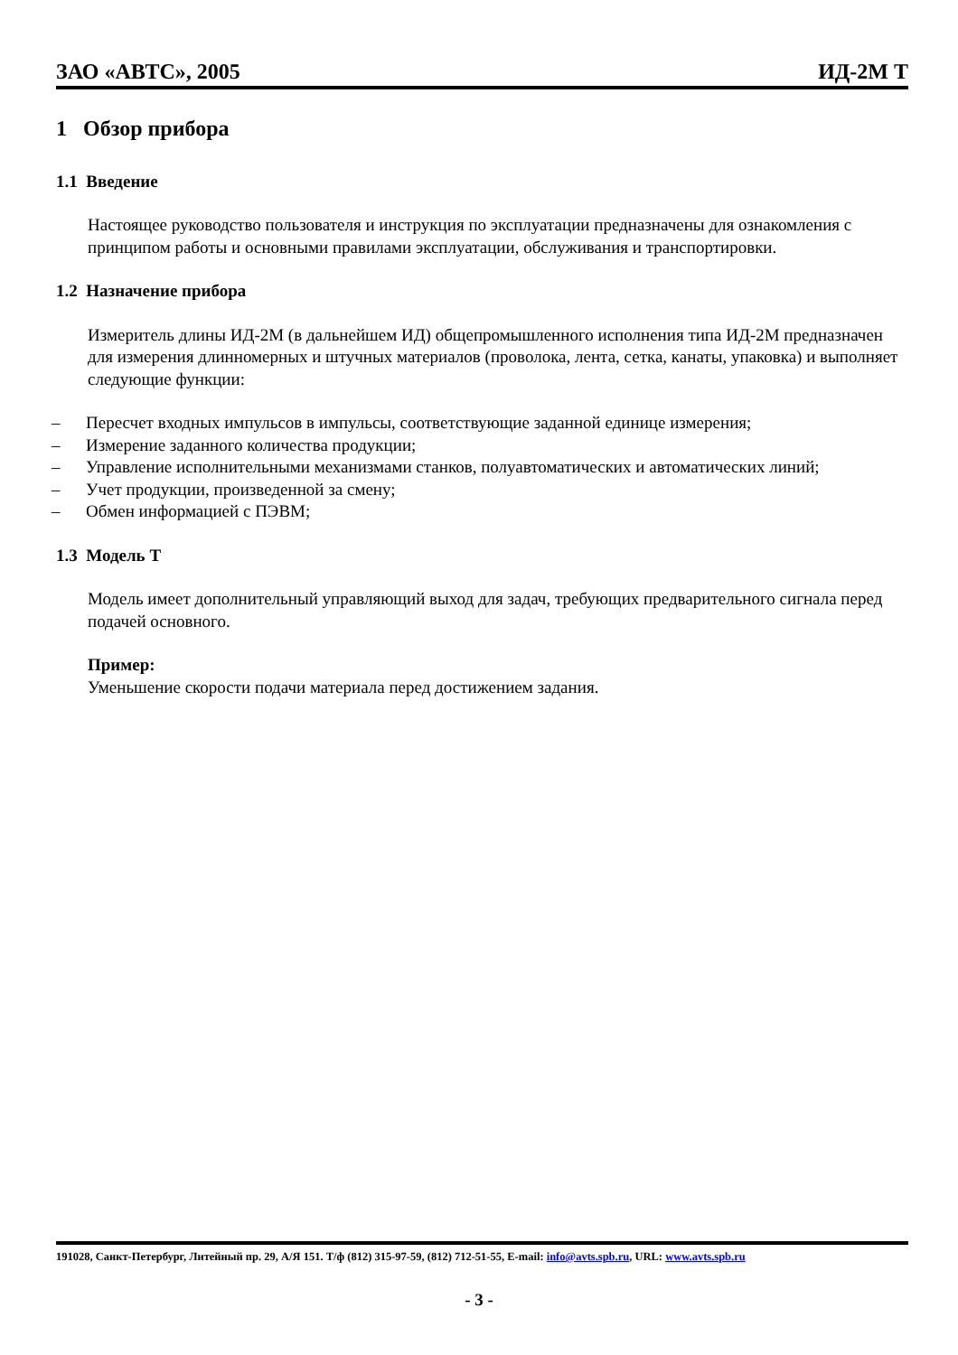ЗАО «АВТС», 2005 ИД-2М Т
1 Обзор прибора
1.1 Введение
Настоящее руководство пользователя и инструкция по эксплуатации предназначены для ознакомления с принципом работы и основными правилами эксплуатации, обслуживания и транспортировки.
1.2 Назначение прибора
Измеритель длины ИД-2М (в дальнейшем ИД) общепромышленного исполнения типа ИД-2М предназначен для измерения длинномерных и штучных материалов (проволока, лента, сетка, канаты, упаковка) и выполняет следующие функции:
– Пересчет входных импульсов в импульсы, соответствующие заданной единице измерения;
– Измерение заданного количества продукции;
– Управление исполнительными механизмами станков, полуавтоматических и автоматических линий;
– Учет продукции, произведенной за смену;
– Обмен информацией с ПЭВМ;
1.3 Модель Т
Модель имеет дополнительный управляющий выход для задач, требующих предварительного сигнала перед подачей основного.
Пример:
Уменьшение скорости подачи материала перед достижением задания.
191028, Санкт-Петербург, Литейный пр. 29, А/Я 151. Т/ф (812) 315-97-59, (812) 712-51-55, E-mail: info@avts.spb.ru, URL: www.avts.spb.ru
- 3 -